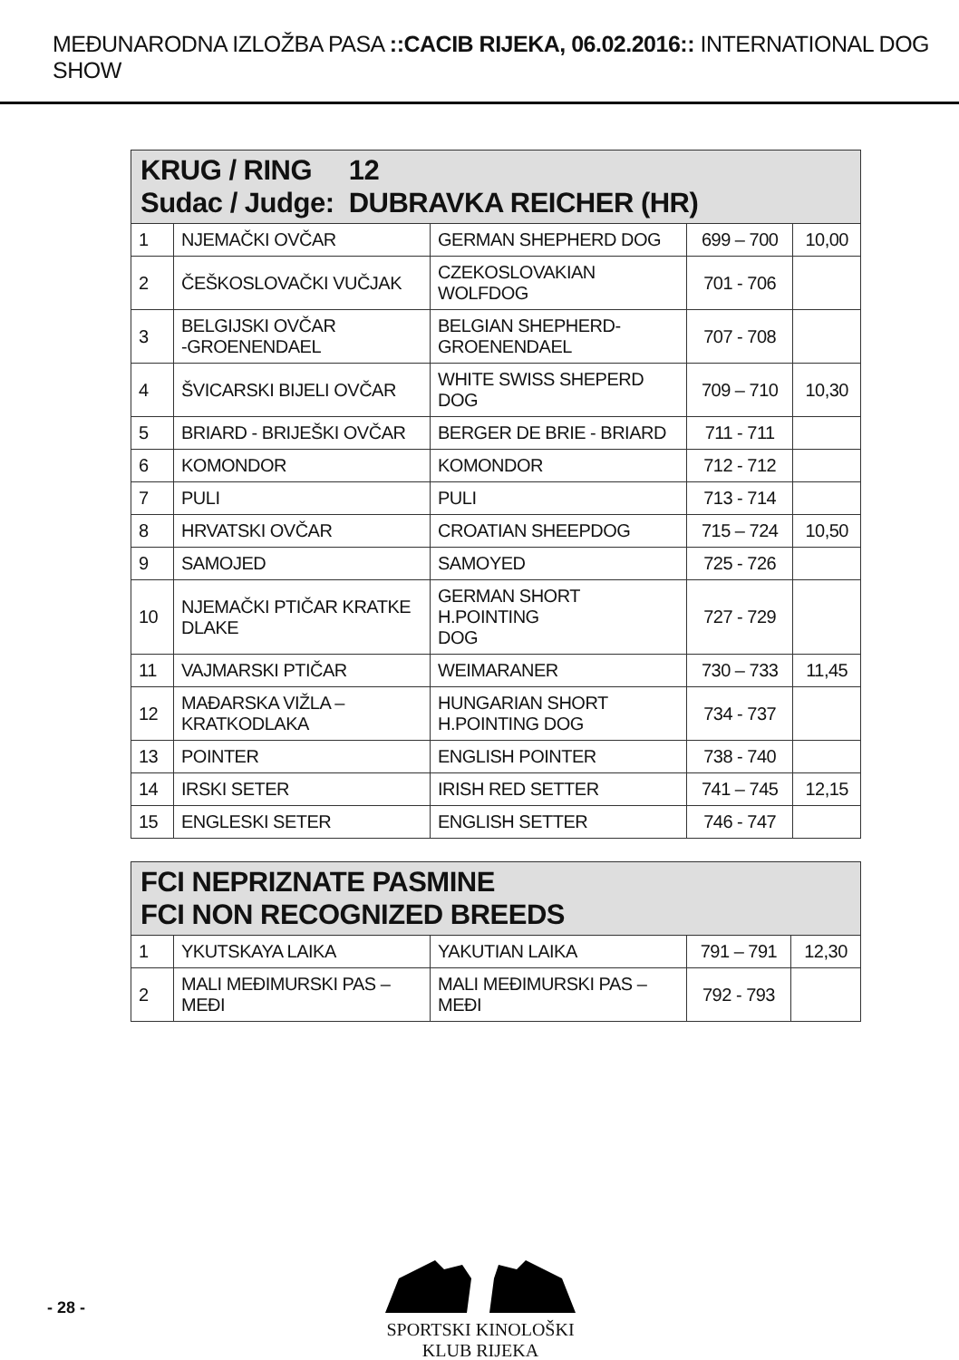MEĐUNARODNA IZLOŽBA PASA ::CACIB RIJEKA, 06.02.2016:: INTERNATIONAL DOG SHOW
| KRUG / RING 12 Sudac / Judge: DUBRAVKA REICHER (HR) | | | | |
| --- | --- | --- | --- | --- |
| 1 | NJEMAČKI OVČAR | GERMAN SHEPHERD DOG | 699 – 700 | 10,00 |
| 2 | ČEŠKOSLOVAČKI VUČJAK | CZEKOSLOVAKIAN WOLFDOG | 701 - 706 | |
| 3 | BELGIJSKI OVČAR -GROENENDAEL | BELGIAN SHEPHERD- GROENENDAEL | 707 - 708 | |
| 4 | ŠVICARSKI BIJELI OVČAR | WHITE SWISS SHEPERD DOG | 709 – 710 | 10,30 |
| 5 | BRIARD - BRIJEŠKI OVČAR | BERGER DE BRIE - BRIARD | 711 - 711 | |
| 6 | KOMONDOR | KOMONDOR | 712 - 712 | |
| 7 | PULI | PULI | 713 - 714 | |
| 8 | HRVATSKI OVČAR | CROATIAN SHEEPDOG | 715 – 724 | 10,50 |
| 9 | SAMOJED | SAMOYED | 725 - 726 | |
| 10 | NJEMAČKI PTIČAR KRATKE DLAKE | GERMAN SHORT H.POINTING DOG | 727 - 729 | |
| 11 | VAJMARSKI PTIČAR | WEIMARANER | 730 – 733 | 11,45 |
| 12 | MAĐARSKA VIŽLA – KRATKODLAKA | HUNGARIAN SHORT H.POINTING DOG | 734 - 737 | |
| 13 | POINTER | ENGLISH POINTER | 738 - 740 | |
| 14 | IRSKI SETER | IRISH RED SETTER | 741 – 745 | 12,15 |
| 15 | ENGLESKI SETER | ENGLISH SETTER | 746 - 747 | |
| FCI NEPRIZNATE PASMINE FCI NON RECOGNIZED BREEDS | | | | |
| --- | --- | --- | --- | --- |
| 1 | YKUTSKAYA LAIKA | YAKUTIAN LAIKA | 791 – 791 | 12,30 |
| 2 | MALI MEĐIMURSKI PAS – MEĐI | MALI MEĐIMURSKI PAS – MEĐI | 792 - 793 | |
- 28 -
SPORTSKI KINOLOŠKI KLUB RIJEKA